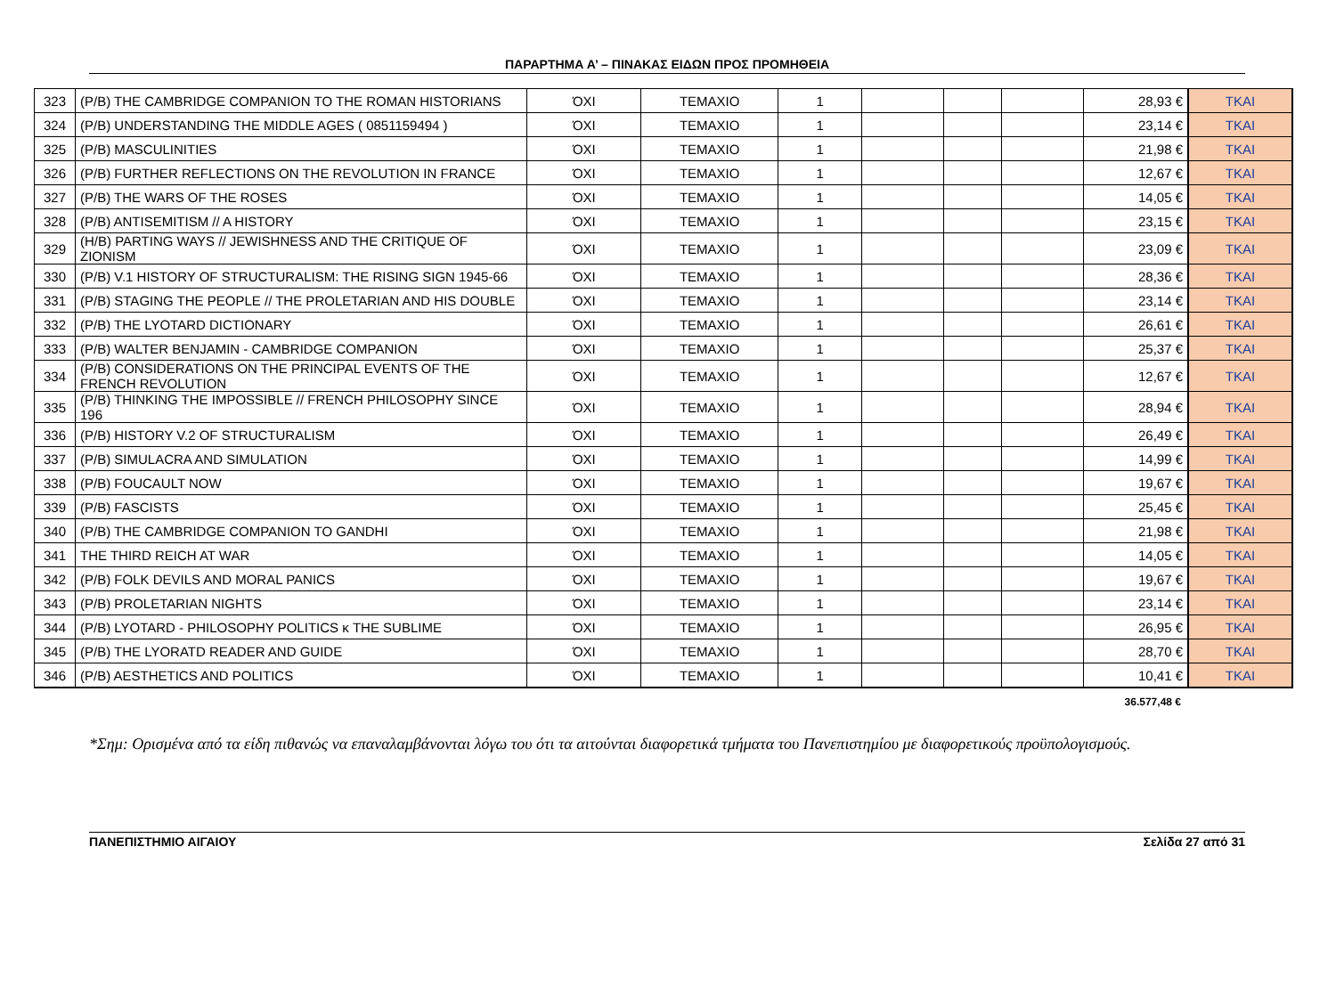ΠΑΡΑΡΤΗΜΑ Α’ – ΠΙΝΑΚΑΣ ΕΙΔΩΝ ΠΡΟΣ ΠΡΟΜΗΘΕΙΑ
| 323 | (P/B) THE CAMBRIDGE COMPANION TO THE ROMAN HISTORIANS | ΌΧΙ | ΤΕΜΑΧΙΟ | 1 | | | | 28,93 € | ΤΚΑΙ |
| 324 | (P/B) UNDERSTANDING THE MIDDLE AGES ( 0851159494 ) | ΌΧΙ | ΤΕΜΑΧΙΟ | 1 | | | | 23,14 € | ΤΚΑΙ |
| 325 | (P/B) MASCULINITIES | ΌΧΙ | ΤΕΜΑΧΙΟ | 1 | | | | 21,98 € | ΤΚΑΙ |
| 326 | (P/B) FURTHER REFLECTIONS ON THE REVOLUTION IN FRANCE | ΌΧΙ | ΤΕΜΑΧΙΟ | 1 | | | | 12,67 € | ΤΚΑΙ |
| 327 | (P/B) THE WARS OF THE ROSES | ΌΧΙ | ΤΕΜΑΧΙΟ | 1 | | | | 14,05 € | ΤΚΑΙ |
| 328 | (P/B) ANTISEMITISM // A HISTORY | ΌΧΙ | ΤΕΜΑΧΙΟ | 1 | | | | 23,15 € | ΤΚΑΙ |
| 329 | (H/B) PARTING WAYS // JEWISHNESS AND THE CRITIQUE OF ZIONISM | ΌΧΙ | ΤΕΜΑΧΙΟ | 1 | | | | 23,09 € | ΤΚΑΙ |
| 330 | (P/B) V.1 HISTORY OF STRUCTURALISM: THE RISING SIGN 1945-66 | ΌΧΙ | ΤΕΜΑΧΙΟ | 1 | | | | 28,36 € | ΤΚΑΙ |
| 331 | (P/B) STAGING THE PEOPLE // THE PROLETARIAN AND HIS DOUBLE | ΌΧΙ | ΤΕΜΑΧΙΟ | 1 | | | | 23,14 € | ΤΚΑΙ |
| 332 | (P/B) THE LYOTARD DICTIONARY | ΌΧΙ | ΤΕΜΑΧΙΟ | 1 | | | | 26,61 € | ΤΚΑΙ |
| 333 | (P/B) WALTER BENJAMIN - CAMBRIDGE COMPANION | ΌΧΙ | ΤΕΜΑΧΙΟ | 1 | | | | 25,37 € | ΤΚΑΙ |
| 334 | (P/B) CONSIDERATIONS ON THE PRINCIPAL EVENTS OF THE FRENCH REVOLUTION | ΌΧΙ | ΤΕΜΑΧΙΟ | 1 | | | | 12,67 € | ΤΚΑΙ |
| 335 | (P/B) THINKING THE IMPOSSIBLE // FRENCH PHILOSOPHY SINCE 196 | ΌΧΙ | ΤΕΜΑΧΙΟ | 1 | | | | 28,94 € | ΤΚΑΙ |
| 336 | (P/B) HISTORY V.2 OF STRUCTURALISM | ΌΧΙ | ΤΕΜΑΧΙΟ | 1 | | | | 26,49 € | ΤΚΑΙ |
| 337 | (P/B) SIMULACRA AND SIMULATION | ΌΧΙ | ΤΕΜΑΧΙΟ | 1 | | | | 14,99 € | ΤΚΑΙ |
| 338 | (P/B) FOUCAULT NOW | ΌΧΙ | ΤΕΜΑΧΙΟ | 1 | | | | 19,67 € | ΤΚΑΙ |
| 339 | (P/B) FASCISTS | ΌΧΙ | ΤΕΜΑΧΙΟ | 1 | | | | 25,45 € | ΤΚΑΙ |
| 340 | (P/B) THE CAMBRIDGE COMPANION TO GANDHI | ΌΧΙ | ΤΕΜΑΧΙΟ | 1 | | | | 21,98 € | ΤΚΑΙ |
| 341 | THE THIRD REICH AT WAR | ΌΧΙ | ΤΕΜΑΧΙΟ | 1 | | | | 14,05 € | ΤΚΑΙ |
| 342 | (P/B) FOLK DEVILS AND MORAL PANICS | ΌΧΙ | ΤΕΜΑΧΙΟ | 1 | | | | 19,67 € | ΤΚΑΙ |
| 343 | (P/B) PROLETARIAN NIGHTS | ΌΧΙ | ΤΕΜΑΧΙΟ | 1 | | | | 23,14 € | ΤΚΑΙ |
| 344 | (P/B) LYOTARD - PHILOSOPHY POLITICS κ THE SUBLIME | ΌΧΙ | ΤΕΜΑΧΙΟ | 1 | | | | 26,95 € | ΤΚΑΙ |
| 345 | (P/B) THE LYORATD READER AND GUIDE | ΌΧΙ | ΤΕΜΑΧΙΟ | 1 | | | | 28,70 € | ΤΚΑΙ |
| 346 | (P/B) AESTHETICS AND POLITICS | ΌΧΙ | ΤΕΜΑΧΙΟ | 1 | | | | 10,41 € | ΤΚΑΙ |
36.577,48 €
*Σημ: Ορισμένα από τα είδη πιθανώς να επαναλαμβάνονται λόγω του ότι τα αιτούνται διαφορετικά τμήματα του Πανεπιστημίου με διαφορετικούς προϋπολογισμούς.
ΠΑΝΕΠΙΣΤΗΜΙΟ ΑΙΓΑΙΟΥ Σελίδα 27 από 31